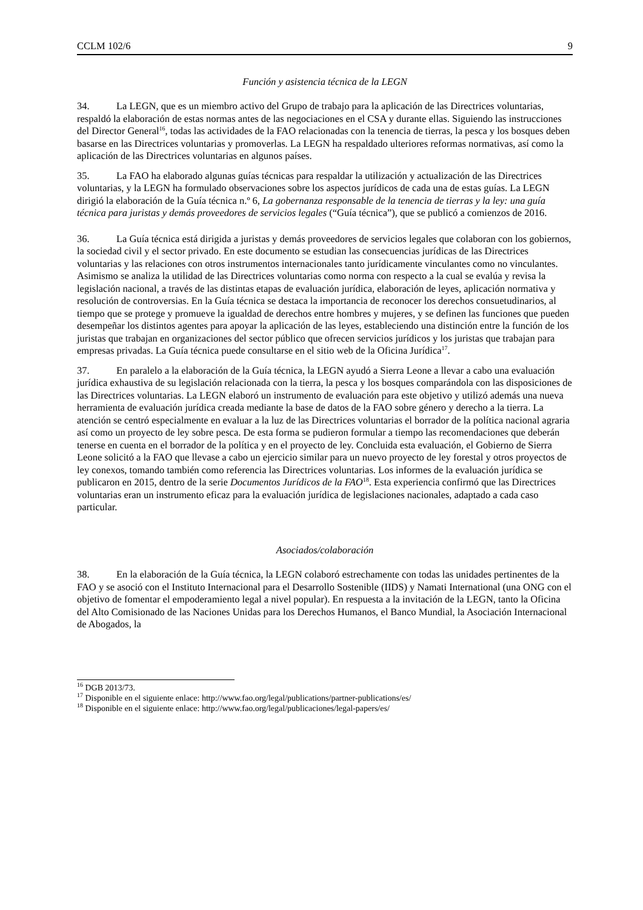CCLM 102/6 9
Función y asistencia técnica de la LEGN
34. La LEGN, que es un miembro activo del Grupo de trabajo para la aplicación de las Directrices voluntarias, respaldó la elaboración de estas normas antes de las negociaciones en el CSA y durante ellas. Siguiendo las instrucciones del Director General<sup>16</sup>, todas las actividades de la FAO relacionadas con la tenencia de tierras, la pesca y los bosques deben basarse en las Directrices voluntarias y promoverlas. La LEGN ha respaldado ulteriores reformas normativas, así como la aplicación de las Directrices voluntarias en algunos países.
35. La FAO ha elaborado algunas guías técnicas para respaldar la utilización y actualización de las Directrices voluntarias, y la LEGN ha formulado observaciones sobre los aspectos jurídicos de cada una de estas guías. La LEGN dirigió la elaboración de la Guía técnica n.º 6, La gobernanza responsable de la tenencia de tierras y la ley: una guía técnica para juristas y demás proveedores de servicios legales (“Guía técnica”), que se publicó a comienzos de 2016.
36. La Guía técnica está dirigida a juristas y demás proveedores de servicios legales que colaboran con los gobiernos, la sociedad civil y el sector privado. En este documento se estudian las consecuencias jurídicas de las Directrices voluntarias y las relaciones con otros instrumentos internacionales tanto jurídicamente vinculantes como no vinculantes. Asimismo se analiza la utilidad de las Directrices voluntarias como norma con respecto a la cual se evalúa y revisa la legislación nacional, a través de las distintas etapas de evaluación jurídica, elaboración de leyes, aplicación normativa y resolución de controversias. En la Guía técnica se destaca la importancia de reconocer los derechos consuetudinarios, al tiempo que se protege y promueve la igualdad de derechos entre hombres y mujeres, y se definen las funciones que pueden desempeñar los distintos agentes para apoyar la aplicación de las leyes, estableciendo una distinción entre la función de los juristas que trabajan en organizaciones del sector público que ofrecen servicios jurídicos y los juristas que trabajan para empresas privadas. La Guía técnica puede consultarse en el sitio web de la Oficina Jurídica<sup>17</sup>.
37. En paralelo a la elaboración de la Guía técnica, la LEGN ayudó a Sierra Leone a llevar a cabo una evaluación jurídica exhaustiva de su legislación relacionada con la tierra, la pesca y los bosques comparándola con las disposiciones de las Directrices voluntarias. La LEGN elaboró un instrumento de evaluación para este objetivo y utilizó además una nueva herramienta de evaluación jurídica creada mediante la base de datos de la FAO sobre género y derecho a la tierra. La atención se centró especialmente en evaluar a la luz de las Directrices voluntarias el borrador de la política nacional agraria así como un proyecto de ley sobre pesca. De esta forma se pudieron formular a tiempo las recomendaciones que deberán tenerse en cuenta en el borrador de la política y en el proyecto de ley. Concluida esta evaluación, el Gobierno de Sierra Leone solicitó a la FAO que llevase a cabo un ejercicio similar para un nuevo proyecto de ley forestal y otros proyectos de ley conexos, tomando también como referencia las Directrices voluntarias. Los informes de la evaluación jurídica se publicaron en 2015, dentro de la serie Documentos Jurídicos de la FAO<sup>18</sup>. Esta experiencia confirmó que las Directrices voluntarias eran un instrumento eficaz para la evaluación jurídica de legislaciones nacionales, adaptado a cada caso particular.
Asociados/colaboración
38. En la elaboración de la Guía técnica, la LEGN colaboró estrechamente con todas las unidades pertinentes de la FAO y se asoció con el Instituto Internacional para el Desarrollo Sostenible (IIDS) y Namati International (una ONG con el objetivo de fomentar el empoderamiento legal a nivel popular). En respuesta a la invitación de la LEGN, tanto la Oficina del Alto Comisionado de las Naciones Unidas para los Derechos Humanos, el Banco Mundial, la Asociación Internacional de Abogados, la
<sup>16</sup> DGB 2013/73.
<sup>17</sup> Disponible en el siguiente enlace: http://www.fao.org/legal/publications/partner-publications/es/
<sup>18</sup> Disponible en el siguiente enlace: http://www.fao.org/legal/publicaciones/legal-papers/es/